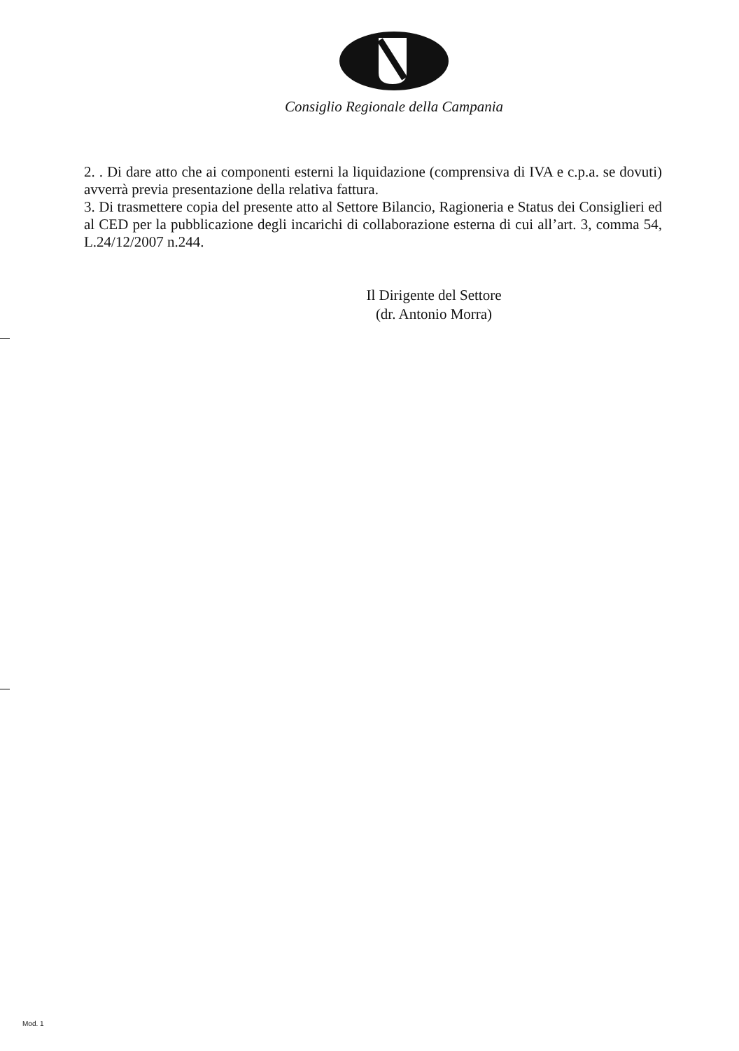Consiglio Regionale della Campania
2. . Di dare atto che ai componenti esterni la liquidazione (comprensiva di IVA e c.p.a. se dovuti) avverrà previa presentazione della relativa fattura.
3. Di trasmettere copia del presente atto al Settore Bilancio, Ragioneria e Status dei Consiglieri ed al CED per la pubblicazione degli incarichi di collaborazione esterna di cui all’art. 3, comma 54, L.24/12/2007 n.244.
Il Dirigente del Settore
(dr. Antonio Morra)
Mod. 1